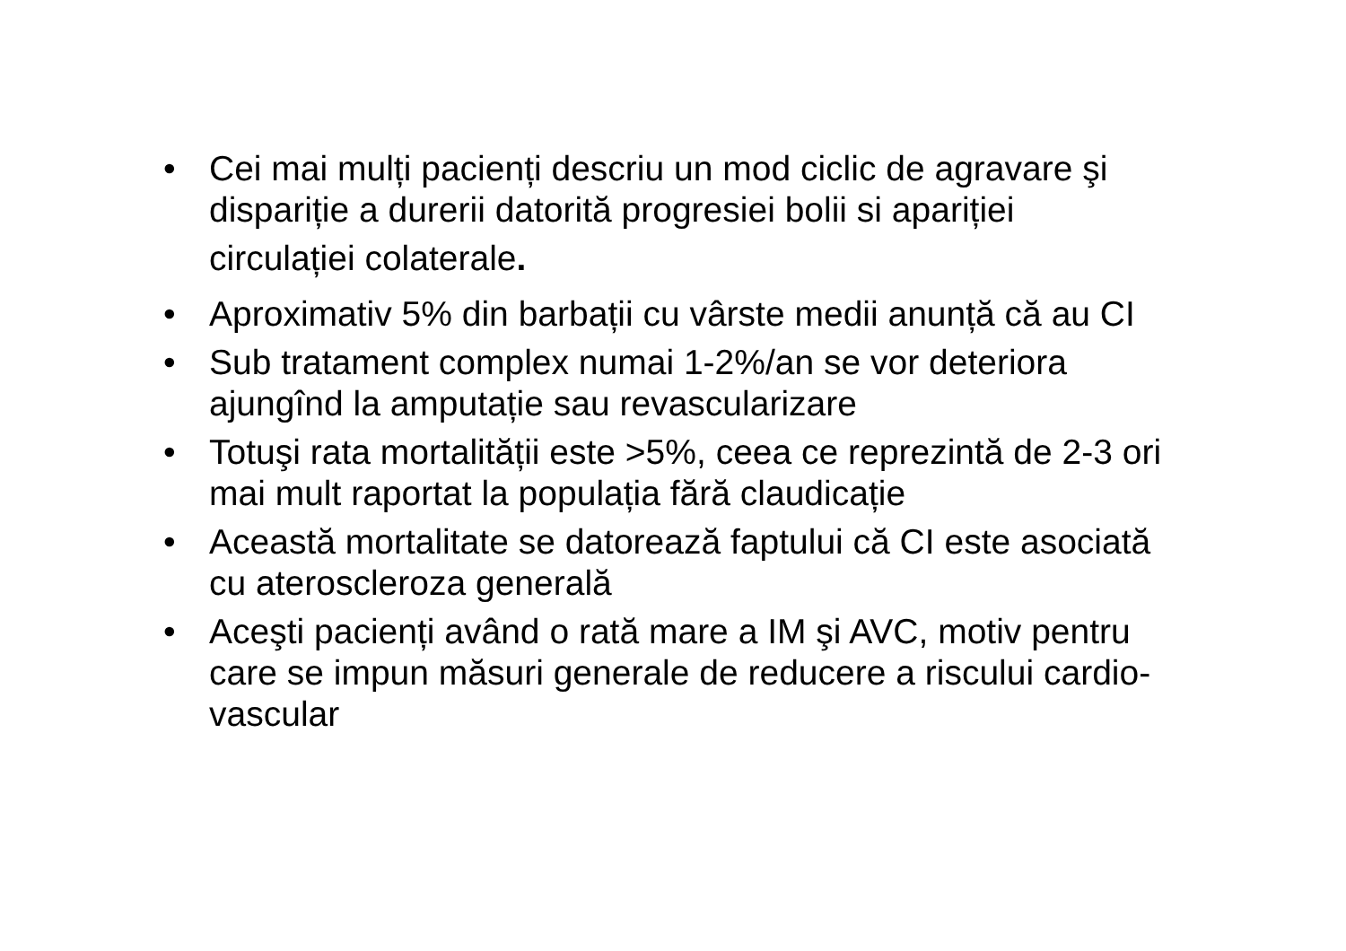• Cei mai mulți pacienți descriu un mod ciclic de agravare şi dispariție a durerii datorită progresiei bolii si apariției
circulației colaterale.
• Aproximativ 5% din barbații cu vârste medii anunță că au CI
• Sub tratament complex numai 1-2%/an se vor deteriora ajungînd la amputație sau revascularizare
• Totuşi rata mortalității este >5%, ceea ce reprezintă de 2-3 ori mai mult raportat la populația fără claudicație
• Această mortalitate se datorează faptului că CI este asociată cu ateroscleroza generală
• Aceşti pacienți având o rată mare a IM şi AVC, motiv pentru care se impun măsuri generale de reducere a riscului cardio-vascular